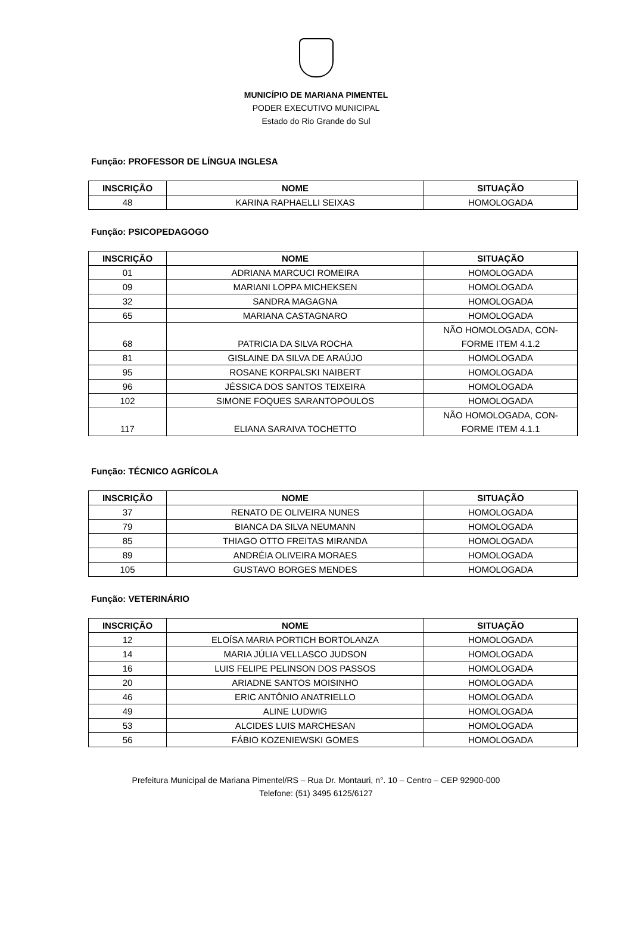MUNICÍPIO DE MARIANA PIMENTEL
PODER EXECUTIVO MUNICIPAL
Estado do Rio Grande do Sul
Função: PROFESSOR DE LÍNGUA INGLESA
| INSCRIÇÃO | NOME | SITUAÇÃO |
| --- | --- | --- |
| 48 | KARINA RAPHAELLI SEIXAS | HOMOLOGADA |
Função: PSICOPEDAGOGO
| INSCRIÇÃO | NOME | SITUAÇÃO |
| --- | --- | --- |
| 01 | ADRIANA MARCUCI ROMEIRA | HOMOLOGADA |
| 09 | MARIANI LOPPA MICHEKSEN | HOMOLOGADA |
| 32 | SANDRA MAGAGNA | HOMOLOGADA |
| 65 | MARIANA CASTAGNARO | HOMOLOGADA |
| 68 | PATRICIA DA SILVA ROCHA | NÃO HOMOLOGADA, CON- FORME ITEM 4.1.2 |
| 81 | GISLAINE DA SILVA DE ARAÚJO | HOMOLOGADA |
| 95 | ROSANE KORPALSKI NAIBERT | HOMOLOGADA |
| 96 | JÉSSICA DOS SANTOS TEIXEIRA | HOMOLOGADA |
| 102 | SIMONE FOQUES SARANTOPOULOS | HOMOLOGADA |
| 117 | ELIANA SARAIVA TOCHETTO | NÃO HOMOLOGADA, CON- FORME ITEM 4.1.1 |
Função: TÉCNICO AGRÍCOLA
| INSCRIÇÃO | NOME | SITUAÇÃO |
| --- | --- | --- |
| 37 | RENATO DE OLIVEIRA NUNES | HOMOLOGADA |
| 79 | BIANCA DA SILVA NEUMANN | HOMOLOGADA |
| 85 | THIAGO OTTO FREITAS MIRANDA | HOMOLOGADA |
| 89 | ANDRÉIA OLIVEIRA MORAES | HOMOLOGADA |
| 105 | GUSTAVO BORGES MENDES | HOMOLOGADA |
Função: VETERINÁRIO
| INSCRIÇÃO | NOME | SITUAÇÃO |
| --- | --- | --- |
| 12 | ELOÍSA MARIA PORTICH BORTOLANZA | HOMOLOGADA |
| 14 | MARIA JÚLIA VELLASCO JUDSON | HOMOLOGADA |
| 16 | LUIS FELIPE PELINSON DOS PASSOS | HOMOLOGADA |
| 20 | ARIADNE SANTOS MOISINHO | HOMOLOGADA |
| 46 | ERIC ANTÔNIO ANATRIELLO | HOMOLOGADA |
| 49 | ALINE LUDWIG | HOMOLOGADA |
| 53 | ALCIDES LUIS MARCHESAN | HOMOLOGADA |
| 56 | FÁBIO KOZENIEWSKI GOMES | HOMOLOGADA |
Prefeitura Municipal de Mariana Pimentel/RS – Rua Dr. Montauri, n°. 10 – Centro – CEP 92900-000
Telefone: (51) 3495 6125/6127